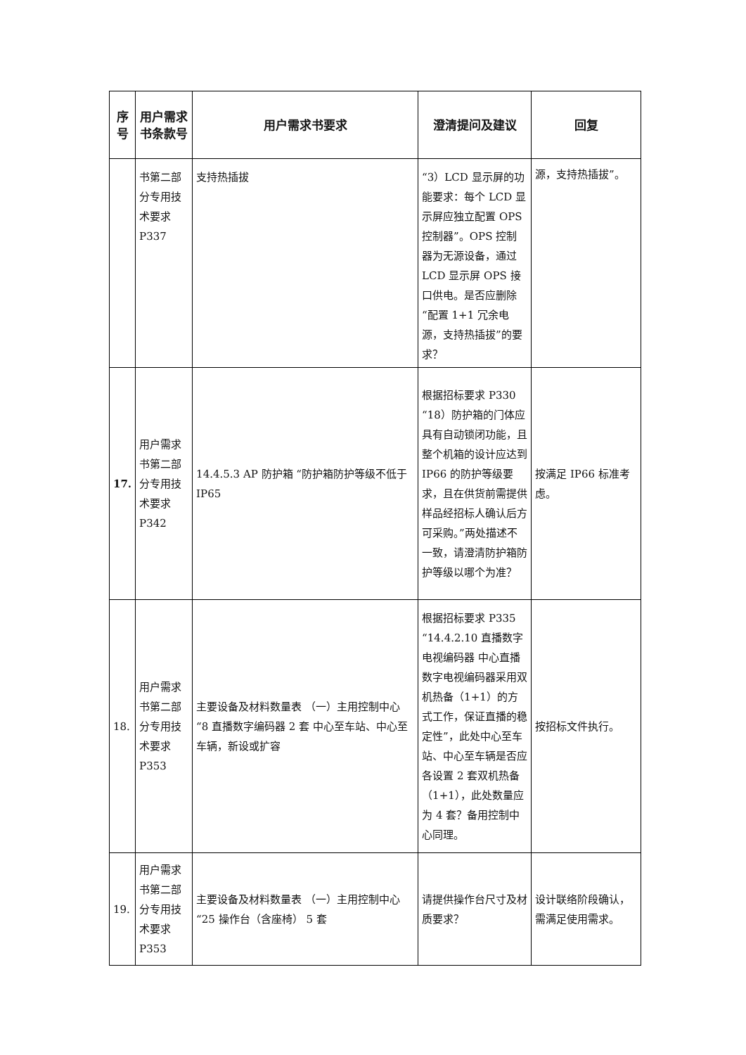| 序号 | 用户需求书条款号 | 用户需求书要求 | 澄清提问及建议 | 回复 |
| --- | --- | --- | --- | --- |
| | 书第二部分专用技术要求P337 | 支持热插拔 | “3）LCD 显示屏的功能要求：每个 LCD 显示屏应独立配置 OPS 控制器”。OPS 控制器为无源设备，通过 LCD 显示屏 OPS 接口供电。是否应删除“配置 1+1 冗余电源，支持热插拔”的要求？ | 源，支持热插拔”。 |
| 17. | 用户需求书第二部分专用技术要求P342 | 14.4.5.3 AP 防护箱 “防护箱防护等级不低于 IP65 | 根据招标要求 P330 “18）防护箱的门体应具有自动锁闭功能，且整个机箱的设计应达到 IP66 的防护等级要求，且在供货前需提供样品经招标人确认后方可采购。”两处描述不一致，请澄清防护箱防护等级以哪个为准？ | 按满足 IP66 标准考虑。 |
| 18. | 用户需求书第二部分专用技术要求P353 | 主要设备及材料数量表 （一）主用控制中心 “8 直播数字编码器 2 套 中心至车站、中心至车辆，新设或扩容 | 根据招标要求 P335 “14.4.2.10 直播数字电视编码器 中心直播数字电视编码器采用双机热备（1+1）的方式工作，保证直播的稳定性”，此处中心至车站、中心至车辆是否应各设置 2 套双机热备（1+1），此处数量应为 4 套？备用控制中心同理。 | 按招标文件执行。 |
| 19. | 用户需求书第二部分专用技术要求P353 | 主要设备及材料数量表 （一）主用控制中心 “25 操作台（含座椅） 5 套 | 请提供操作台尺寸及材质要求？ | 设计联络阶段确认，需满足使用需求。 |